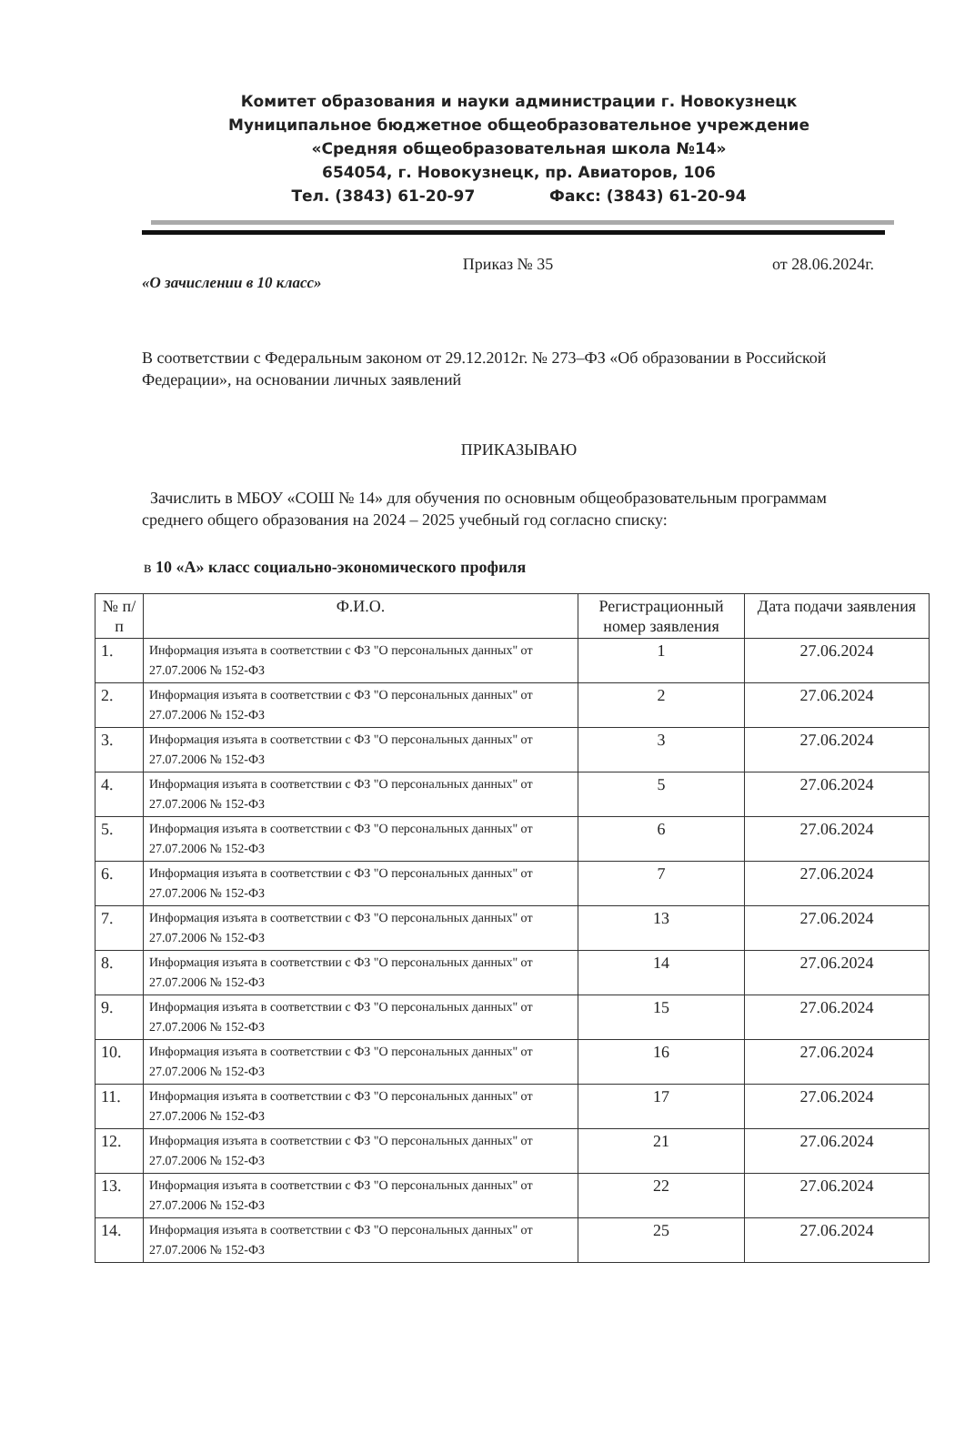Комитет образования и науки администрации г. Новокузнецк
Муниципальное бюджетное общеобразовательное учреждение
«Средняя общеобразовательная школа №14»
654054, г. Новокузнецк, пр. Авиаторов, 106
Тел. (3843) 61-20-97 Факс: (3843) 61-20-94
Приказ № 35 от 28.06.2024г.
«О зачислении в 10 класс»
В соответствии с Федеральным законом от 29.12.2012г. № 273–ФЗ «Об образовании в Российской Федерации», на основании личных заявлений
ПРИКАЗЫВАЮ
Зачислить в МБОУ «СОШ № 14» для обучения по основным общеобразовательным программам среднего общего образования на 2024 – 2025 учебный год согласно списку:
в 10 «А» класс социально-экономического профиля
| № п/п | Ф.И.О. | Регистрационный номер заявления | Дата подачи заявления |
| --- | --- | --- | --- |
| 1. | Информация изъята в соответствии с ФЗ "О персональных данных" от 27.07.2006 № 152-ФЗ | 1 | 27.06.2024 |
| 2. | Информация изъята в соответствии с ФЗ "О персональных данных" от 27.07.2006 № 152-ФЗ | 2 | 27.06.2024 |
| 3. | Информация изъята в соответствии с ФЗ "О персональных данных" от 27.07.2006 № 152-ФЗ | 3 | 27.06.2024 |
| 4. | Информация изъята в соответствии с ФЗ "О персональных данных" от 27.07.2006 № 152-ФЗ | 5 | 27.06.2024 |
| 5. | Информация изъята в соответствии с ФЗ "О персональных данных" от 27.07.2006 № 152-ФЗ | 6 | 27.06.2024 |
| 6. | Информация изъята в соответствии с ФЗ "О персональных данных" от 27.07.2006 № 152-ФЗ | 7 | 27.06.2024 |
| 7. | Информация изъята в соответствии с ФЗ "О персональных данных" от 27.07.2006 № 152-ФЗ | 13 | 27.06.2024 |
| 8. | Информация изъята в соответствии с ФЗ "О персональных данных" от 27.07.2006 № 152-ФЗ | 14 | 27.06.2024 |
| 9. | Информация изъята в соответствии с ФЗ "О персональных данных" от 27.07.2006 № 152-ФЗ | 15 | 27.06.2024 |
| 10. | Информация изъята в соответствии с ФЗ "О персональных данных" от 27.07.2006 № 152-ФЗ | 16 | 27.06.2024 |
| 11. | Информация изъята в соответствии с ФЗ "О персональных данных" от 27.07.2006 № 152-ФЗ | 17 | 27.06.2024 |
| 12. | Информация изъята в соответствии с ФЗ "О персональных данных" от 27.07.2006 № 152-ФЗ | 21 | 27.06.2024 |
| 13. | Информация изъята в соответствии с ФЗ "О персональных данных" от 27.07.2006 № 152-ФЗ | 22 | 27.06.2024 |
| 14. | Информация изъята в соответствии с ФЗ "О персональных данных" от 27.07.2006 № 152-ФЗ | 25 | 27.06.2024 |